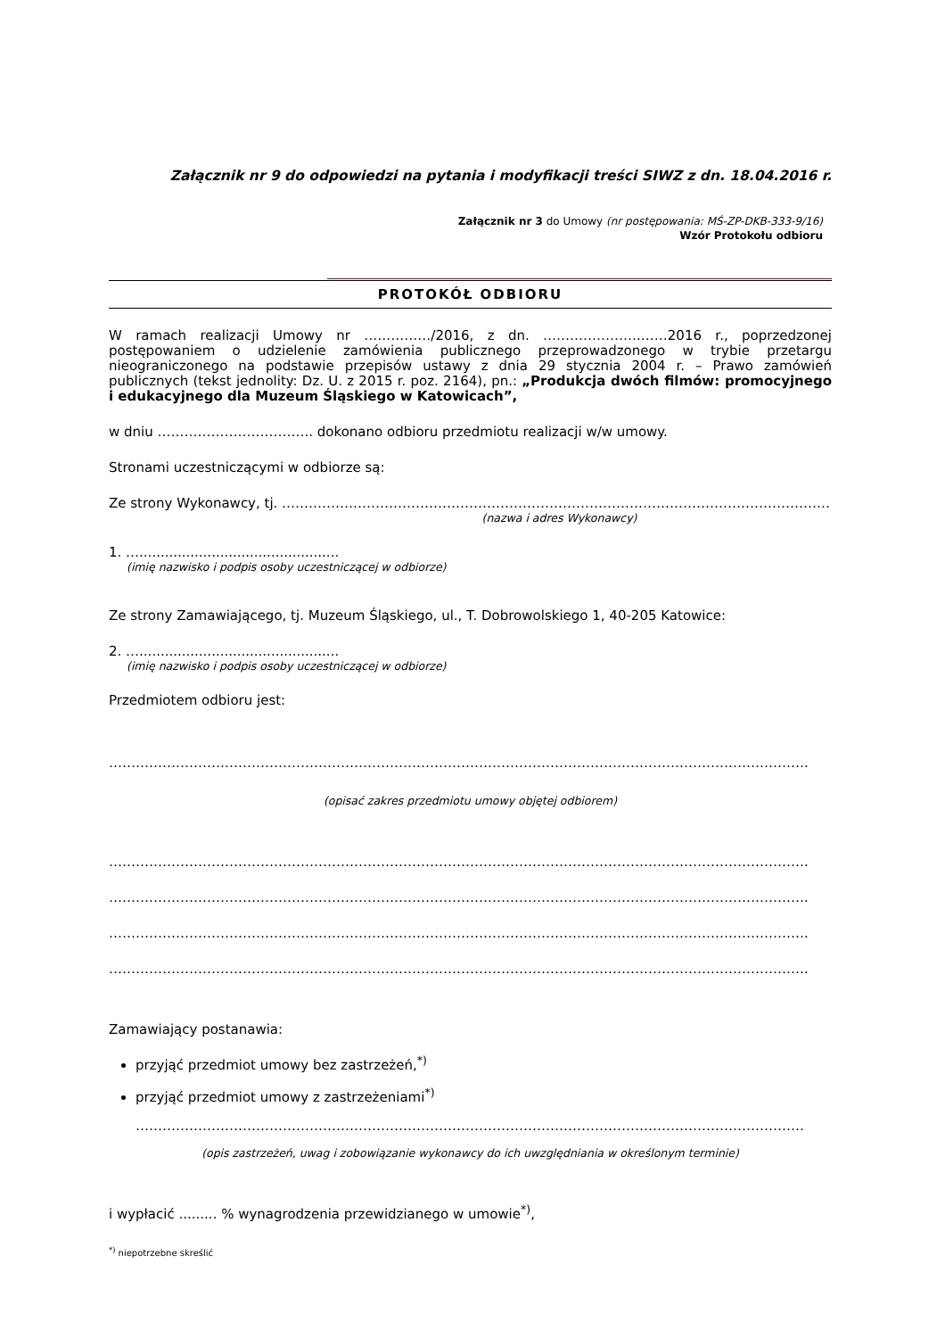Załącznik nr 9 do odpowiedzi na pytania i modyfikacji treści SIWZ z dn. 18.04.2016 r.
Załącznik nr 3 do Umowy (nr postępowania: MŚ-ZP-DKB-333-9/16)
Wzór Protokołu odbioru
PROTOKÓŁ ODBIORU
W ramach realizacji Umowy nr ……………/2016, z dn. ………………….……2016 r., poprzedzonej postępowaniem o udzielenie zamówienia publicznego przeprowadzonego w trybie przetargu nieograniczonego na podstawie przepisów ustawy z dnia 29 stycznia 2004 r. – Prawo zamówień publicznych (tekst jednolity: Dz. U. z 2015 r. poz. 2164), pn.: „Produkcja dwóch filmów: promocyjnego i edukacyjnego dla Muzeum Śląskiego w Katowicach”,
w dniu …………………………….. dokonano odbioru przedmiotu realizacji w/w umowy.
Stronami uczestniczącymi w odbiorze są:
Ze strony Wykonawcy, tj. ……………………………………………………………………………………………………………
(nazwa i adres Wykonawcy)
1. …...............................................
(imię nazwisko i podpis osoby uczestniczącej w odbiorze)
Ze strony Zamawiającego, tj. Muzeum Śląskiego, ul., T. Dobrowolskiego 1, 40-205 Katowice:
2. …...............................................
(imię nazwisko i podpis osoby uczestniczącej w odbiorze)
Przedmiotem odbioru jest:
………………………………………………………………………………………………………………………………………….
(opisać zakres przedmiotu umowy objętej odbiorem)
………………………………………………………………………………………………………………………………………….
………………………………………………………………………………………………………………………………………….
………………………………………………………………………………………………………………………………………….
………………………………………………………………………………………………………………………………………….
Zamawiający postanawia:
przyjąć przedmiot umowy bez zastrzeżeń,<sup>*)</sup>
przyjąć przedmiot umowy z zastrzeżeniami<sup>*)</sup>
……………………………………………………………………………………………………………………………………
(opis zastrzeżeń, uwag i zobowiązanie wykonawcy do ich uwzględniania w określonym terminie)
i wypłacić ......... % wynagrodzenia przewidzianego w umowie<sup>*)</sup>,
<sup>*)</sup> niepotrzebne skreślić